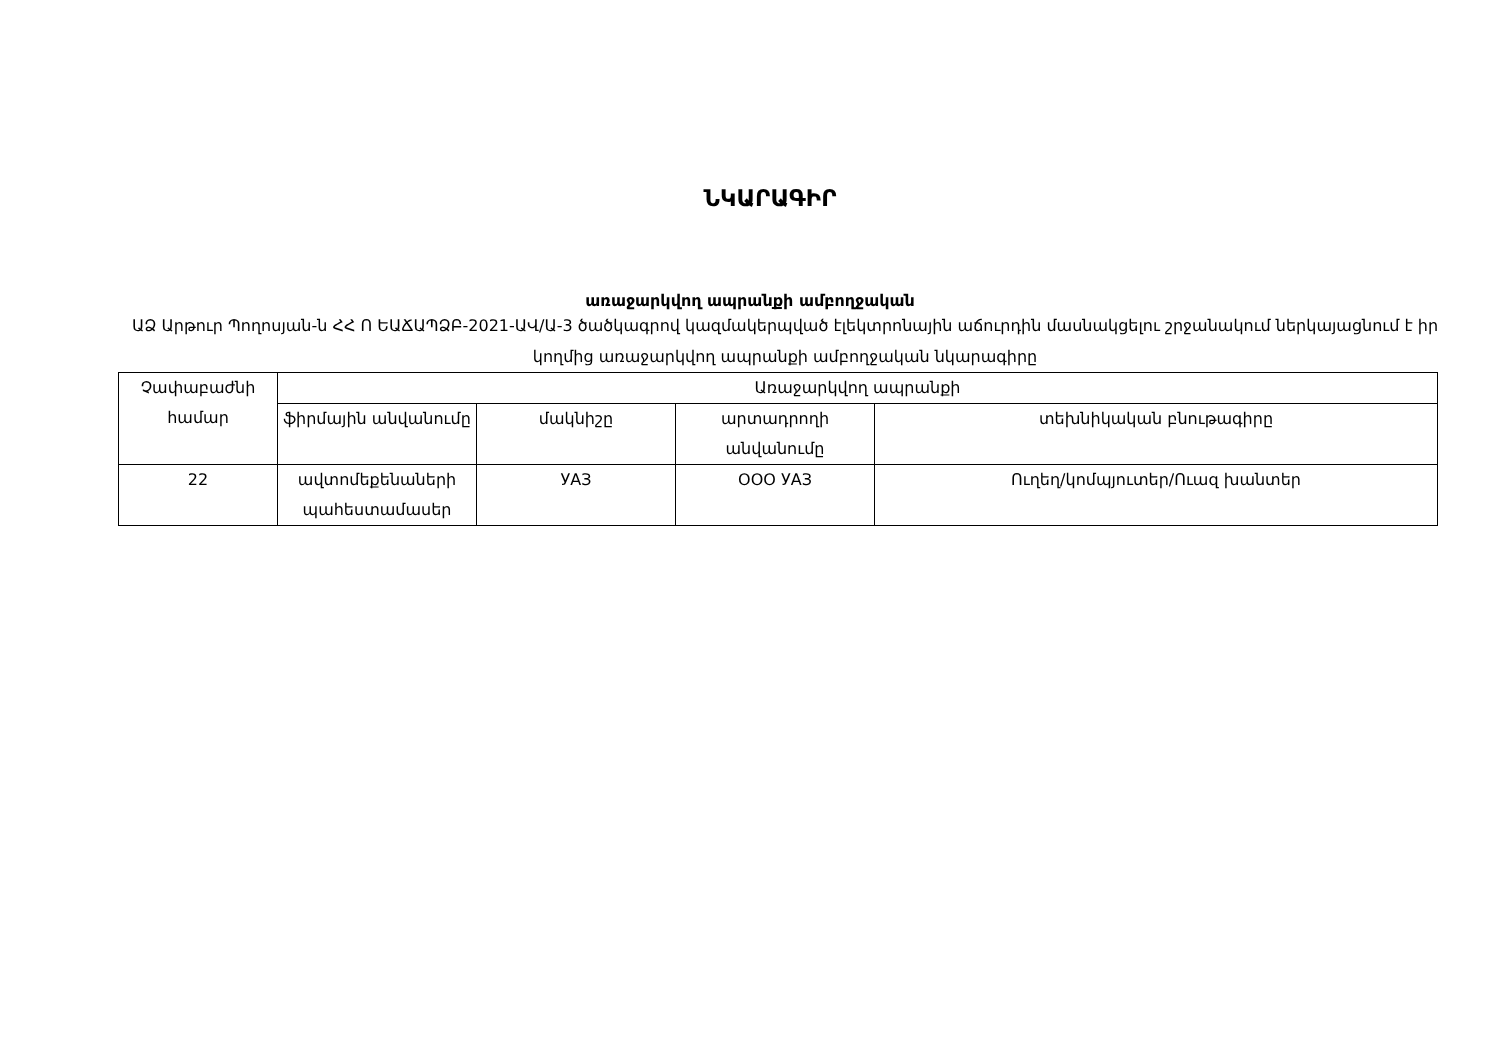ՆԿԱՐԱԳԻՐ
առաջարկվող ապրանքի ամբողջական
ԱՁ Արթուր Պողոսյան-ն ՀՀ Ո ԵԱՃԱՊՁԲ-2021-ԱՎ/Ա-3 ծածկագրով կազմակերպված էլեկտրոնային աճուրդին մասնակցելու շրջանակում ներկայացնում է իր կողմից առաջարկվող ապրանքի ամբողջական նկարագիրը
| Չափաբաժնի համար | Առաջարկվող ապրանքի | | | |
| --- | --- | --- | --- | --- |
| | ֆիրմային անվանումը | մակնիշը | արտադրողի անվանումը | տեխնիկական բնութագիրը |
| 22 | ավտոմեքենաների պահեստամասեր | УАЗ | ООО УАЗ | Ուղեղ/կոմպյուտեր/Ուազ խանտեր |